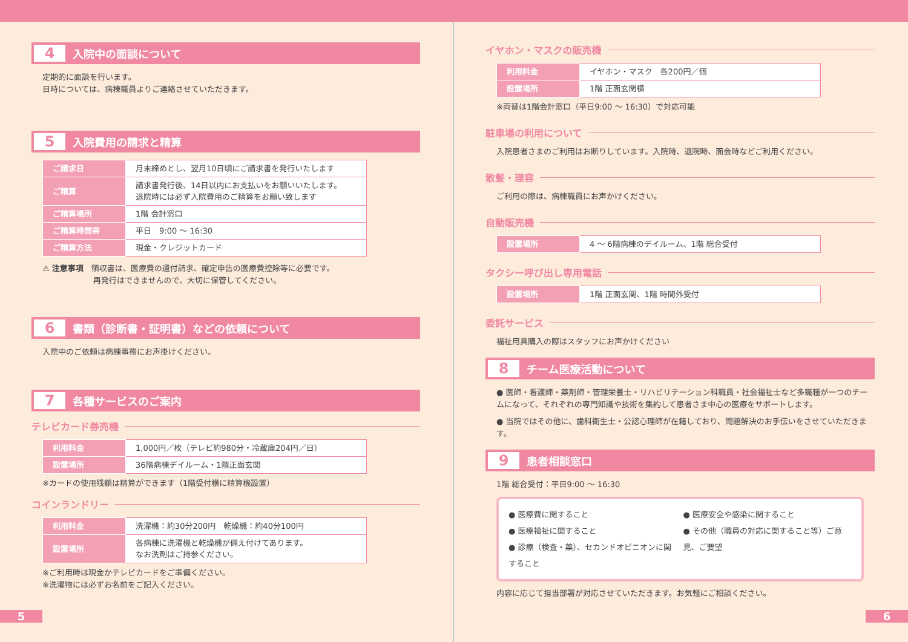4 入院中の面談について
定期的に面談を行います。
日時については、病棟職員よりご連絡させていただきます。
5 入院費用の請求と精算
| ご請求日 | 月末締めとし、翌月10日頃にご請求書を発行いたします |
| ご精算 | 請求書発行後、14日以内にお支払いをお願いいたします。 退院時には必ず入院費用のご精算をお願い致します |
| ご精算場所 | 1階 会計窓口 |
| ご精算時間帯 | 平日 9:00 ～ 16:30 |
| ご精算方法 | 現金・クレジットカード |
⚠ 注意事項　領収書は、医療費の還付請求、確定申告の医療費控除等に必要です。
再発行はできませんので、大切に保管してください。
6 書類（診断書・証明書）などの依頼について
入院中のご依頼は病棟事務にお声掛けください。
7 各種サービスのご案内
テレビカード券売機
| 利用料金 | 1,000円／枚（テレビ約980分・冷蔵庫204円／日） |
| 設置場所 | 36階病棟デイルーム・1階正面玄関 |
※カードの使用残額は精算ができます（1階受付横に精算機設置）
コインランドリー
| 利用料金 | 洗濯機：約30分200円 乾燥機：約40分100円 |
| 設置場所 | 各病棟に洗濯機と乾燥機が備え付けてあります。 なお洗剤はご持参ください。 |
※ご利用時は現金かテレビカードをご準備ください。
※洗濯物には必ずお名前をご記入ください。
5
イヤホン・マスクの販売機
| 利用料金 | イヤホン・マスク 各200円／個 |
| 設置場所 | 1階 正面玄関横 |
※両替は1階会計窓口（平日9:00 ～ 16:30）で対応可能
駐車場の利用について
入院患者さまのご利用はお断りしています。入院時、退院時、面会時などご利用ください。
散髪・理容
ご利用の際は、病棟職員にお声かけください。
自動販売機
| 設置場所 | 4 ～ 6階病棟のデイルーム、1階 総合受付 |
タクシー呼び出し専用電話
| 設置場所 | 1階 正面玄関、1階 時間外受付 |
委託サービス
福祉用具購入の際はスタッフにお声かけください
8 チーム医療活動について
● 医師・看護師・薬剤師・管理栄養士・リハビリテーション科職員・社会福祉士など多職種が一つのチームになって、それぞれの専門知識や技術を集約して患者さま中心の医療をサポートします。
● 当院ではその他に、歯科衛生士・公認心理師が在籍しており、問題解決のお手伝いをさせていただきます。
9 患者相談窓口
1階 総合受付：平日9:00 ～ 16:30
● 医療費に関すること
● 医療福祉に関すること
● 診療（検査・薬）、セカンドオピニオンに関すること
● 医療安全や感染に関すること
● その他（職員の対応に関すること等）ご意見、ご要望
内容に応じて担当部署が対応させていただきます。お気軽にご相談ください。
6